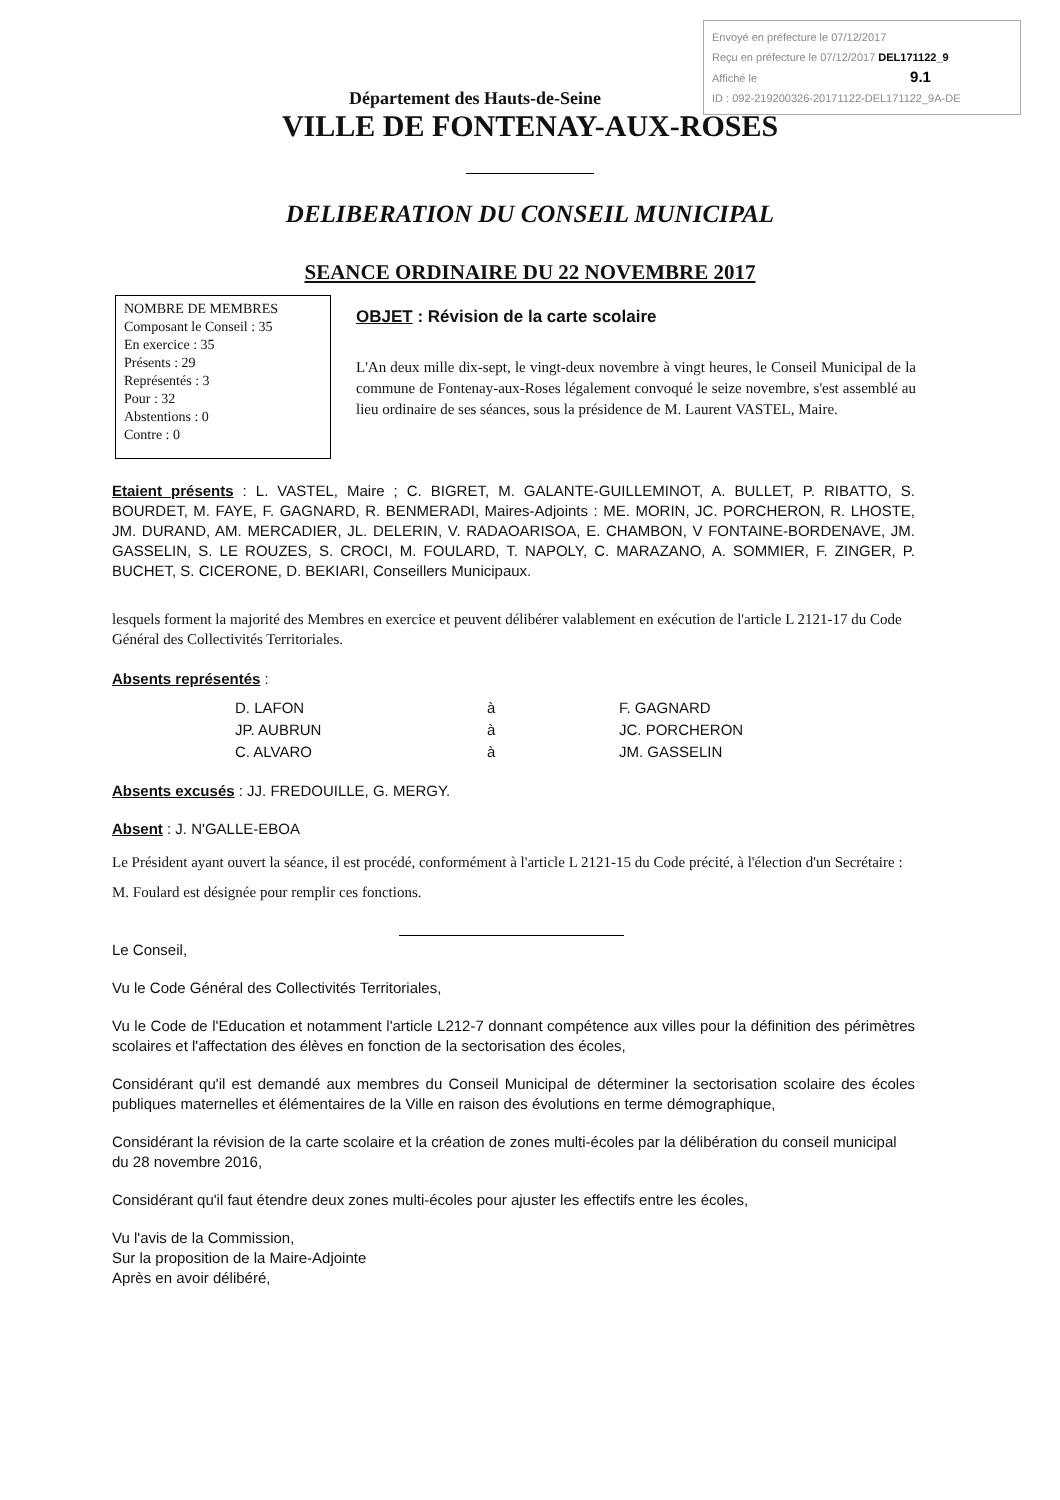Envoyé en préfecture le 07/12/2017
Reçu en préfecture le 07/12/2017 DEL171122_9
Affiché le 9.1
ID : 092-219200326-20171122-DEL171122_9A-DE
Département des Hauts-de-Seine
VILLE DE FONTENAY-AUX-ROSES
DELIBERATION DU CONSEIL MUNICIPAL
SEANCE ORDINAIRE DU 22 NOVEMBRE 2017
NOMBRE DE MEMBRES
Composant le Conseil : 35
En exercice : 35
Présents : 29
Représentés : 3
Pour : 32
Abstentions : 0
Contre : 0
OBJET : Révision de la carte scolaire
L'An deux mille dix-sept, le vingt-deux novembre à vingt heures, le Conseil Municipal de la commune de Fontenay-aux-Roses légalement convoqué le seize novembre, s'est assemblé au lieu ordinaire de ses séances, sous la présidence de M. Laurent VASTEL, Maire.
Etaient présents : L. VASTEL, Maire ; C. BIGRET, M. GALANTE-GUILLEMINOT, A. BULLET, P. RIBATTO, S. BOURDET, M. FAYE, F. GAGNARD, R. BENMERADI, Maires-Adjoints : ME. MORIN, JC. PORCHERON, R. LHOSTE, JM. DURAND, AM. MERCADIER, JL. DELERIN, V. RADAOARISOA, E. CHAMBON, V FONTAINE-BORDENAVE, JM. GASSELIN, S. LE ROUZES, S. CROCI, M. FOULARD, T. NAPOLY, C. MARAZANO, A. SOMMIER, F. ZINGER, P. BUCHET, S. CICERONE, D. BEKIARI, Conseillers Municipaux.
lesquels forment la majorité des Membres en exercice et peuvent délibérer valablement en exécution de l'article L 2121-17 du Code Général des Collectivités Territoriales.
Absents représentés :
| D. LAFON | à | F. GAGNARD |
| JP. AUBRUN | à | JC. PORCHERON |
| C. ALVARO | à | JM. GASSELIN |
Absents excusés : JJ. FREDOUILLE, G. MERGY.
Absent : J. N'GALLE-EBOA
Le Président ayant ouvert la séance, il est procédé, conformément à l'article L 2121-15 du Code précité, à l'élection d'un Secrétaire : M. Foulard est désignée pour remplir ces fonctions.
Le Conseil,
Vu le Code Général des Collectivités Territoriales,
Vu le Code de l'Education et notamment l'article L212-7 donnant compétence aux villes pour la définition des périmètres scolaires et l'affectation des élèves en fonction de la sectorisation des écoles,
Considérant qu'il est demandé aux membres du Conseil Municipal de déterminer la sectorisation scolaire des écoles publiques maternelles et élémentaires de la Ville en raison des évolutions en terme démographique,
Considérant la révision de la carte scolaire et la création de zones multi-écoles par la délibération du conseil municipal du 28 novembre 2016,
Considérant qu'il faut étendre deux zones multi-écoles pour ajuster les effectifs entre les écoles,
Vu l'avis de la Commission,
Sur la proposition de la Maire-Adjointe
Après en avoir délibéré,